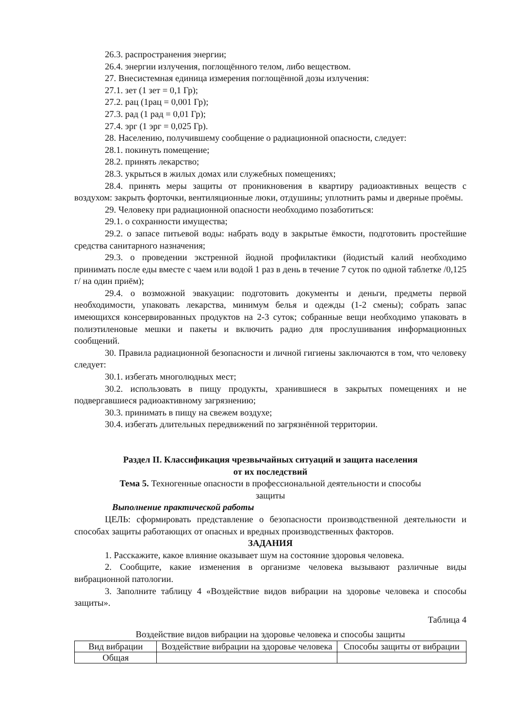26.3. распространения энергии;
26.4. энергии излучения, поглощённого телом, либо веществом.
27. Внесистемная единица измерения поглощённой дозы излучения:
27.1. зет (1 зет = 0,1 Гр);
27.2. рац (1рац = 0,001 Гр);
27.3. рад (1 рад = 0,01 Гр);
27.4. эрг (1 эрг = 0,025 Гр).
28. Населению, получившему сообщение о радиационной опасности, следует:
28.1. покинуть помещение;
28.2. принять лекарство;
28.3. укрыться в жилых домах или служебных помещениях;
28.4. принять меры защиты от проникновения в квартиру радиоактивных веществ с воздухом: закрыть форточки, вентиляционные люки, отдушины; уплотнить рамы и дверные проёмы.
29. Человеку при радиационной опасности необходимо позаботиться:
29.1. о сохранности имущества;
29.2. о запасе питьевой воды: набрать воду в закрытые ёмкости, подготовить простейшие средства санитарного назначения;
29.3. о проведении экстренной йодной профилактики (йодистый калий необходимо принимать после еды вместе с чаем или водой 1 раз в день в течение 7 суток по одной таблетке /0,125 г/ на один приём);
29.4. о возможной эвакуации: подготовить документы и деньги, предметы первой необходимости, упаковать лекарства, минимум белья и одежды (1-2 смены); собрать запас имеющихся консервированных продуктов на 2-3 суток; собранные вещи необходимо упаковать в полиэтиленовые мешки и пакеты и включить радио для прослушивания информационных сообщений.
30. Правила радиационной безопасности и личной гигиены заключаются в том, что человеку следует:
30.1. избегать многолюдных мест;
30.2. использовать в пищу продукты, хранившиеся в закрытых помещениях и не подвергавшиеся радиоактивному загрязнению;
30.3. принимать в пищу на свежем воздухе;
30.4. избегать длительных передвижений по загрязнённой территории.
Раздел II. Классификация чрезвычайных ситуаций и защита населения
от их последствий
Тема 5. Техногенные опасности в профессиональной деятельности и способы
защиты
Выполнение практической работы
ЦЕЛЬ: сформировать представление о безопасности производственной деятельности и способах защиты работающих от опасных и вредных производственных факторов.
ЗАДАНИЯ
1. Расскажите, какое влияние оказывает шум на состояние здоровья человека.
2. Сообщите, какие изменения в организме человека вызывают различные виды вибрационной патологии.
3. Заполните таблицу 4 «Воздействие видов вибрации на здоровье человека и способы защиты».
Таблица 4
Воздействие видов вибрации на здоровье человека и способы защиты
| Вид вибрации | Воздействие вибрации на здоровье человека | Способы защиты от вибрации |
| Общая | | |